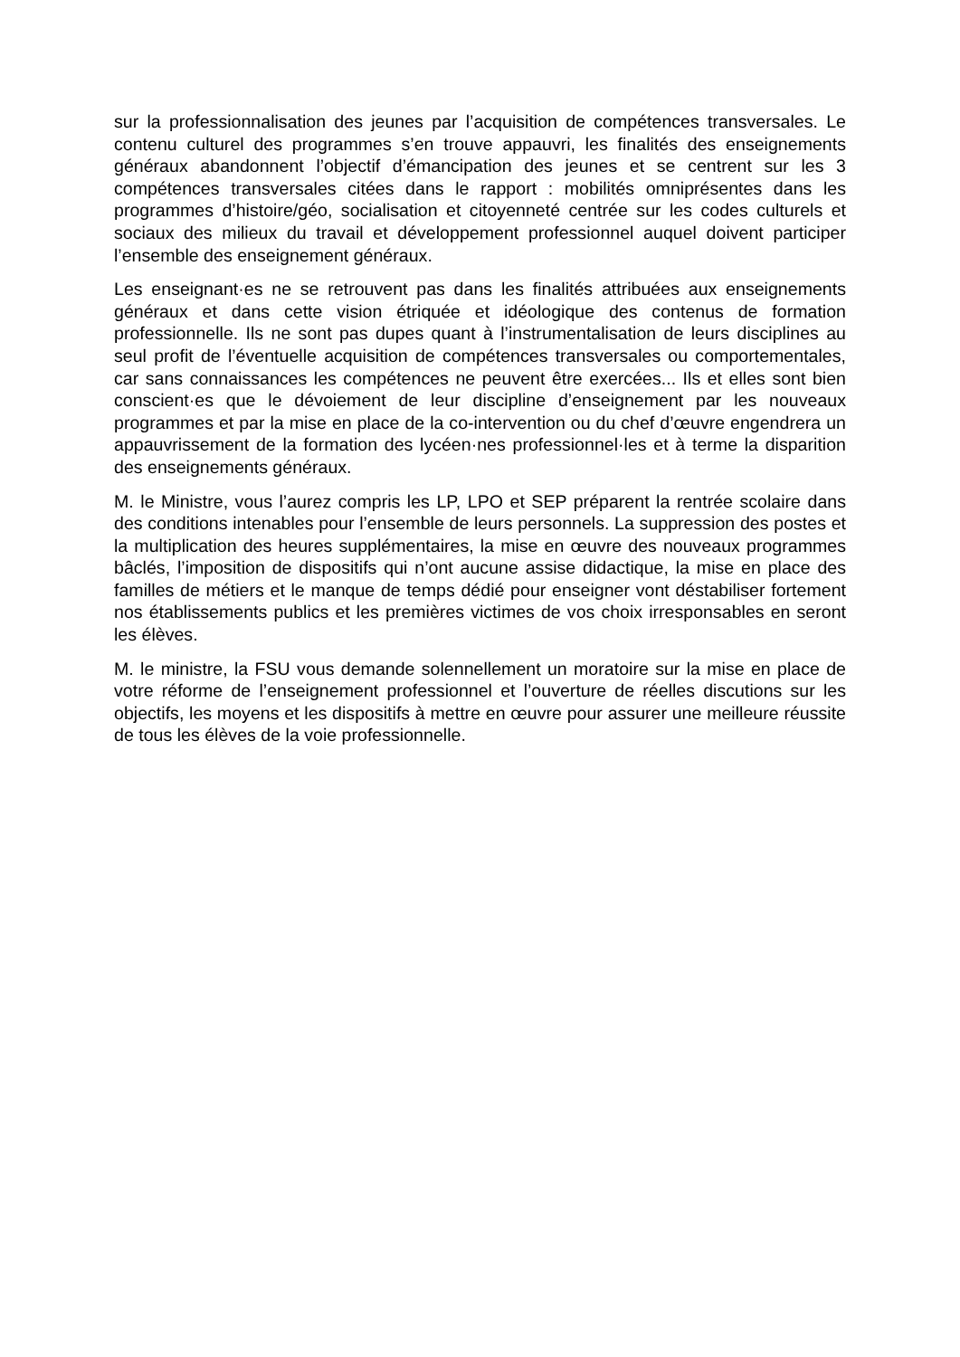sur la professionnalisation des jeunes par l’acquisition de compétences transversales. Le contenu culturel des programmes s’en trouve appauvri, les finalités des enseignements généraux abandonnent l’objectif d’émancipation des jeunes et se centrent sur les 3 compétences transversales citées dans le rapport : mobilités omniprésentes dans les programmes d’histoire/géo, socialisation et citoyenneté centrée sur les codes culturels et sociaux des milieux du travail et développement professionnel auquel doivent participer l’ensemble des enseignement généraux.
Les enseignant·es ne se retrouvent pas dans les finalités attribuées aux enseignements généraux et dans cette vision étriquée et idéologique des contenus de formation professionnelle. Ils ne sont pas dupes quant à l’instrumentalisation de leurs disciplines au seul profit de l’éventuelle acquisition de compétences transversales ou comportementales, car sans connaissances les compétences ne peuvent être exercées... Ils et elles sont bien conscient·es que le dévoiement de leur discipline d’enseignement par les nouveaux programmes et par la mise en place de la co-intervention ou du chef d’œuvre engendrera un appauvrissement de la formation des lycéen·nes professionnel·les et à terme la disparition des enseignements généraux.
M. le Ministre, vous l’aurez compris les LP, LPO et SEP préparent la rentrée scolaire dans des conditions intenables pour l’ensemble de leurs personnels. La suppression des postes et la multiplication des heures supplémentaires, la mise en œuvre des nouveaux programmes bâclés, l’imposition de dispositifs qui n’ont aucune assise didactique, la mise en place des familles de métiers et le manque de temps dédié pour enseigner vont déstabiliser fortement nos établissements publics et les premières victimes de vos choix irresponsables en seront les élèves.
M. le ministre, la FSU vous demande solennellement un moratoire sur la mise en place de votre réforme de l’enseignement professionnel et l’ouverture de réelles discutions sur les objectifs, les moyens et les dispositifs à mettre en œuvre pour assurer une meilleure réussite de tous les élèves de la voie professionnelle.